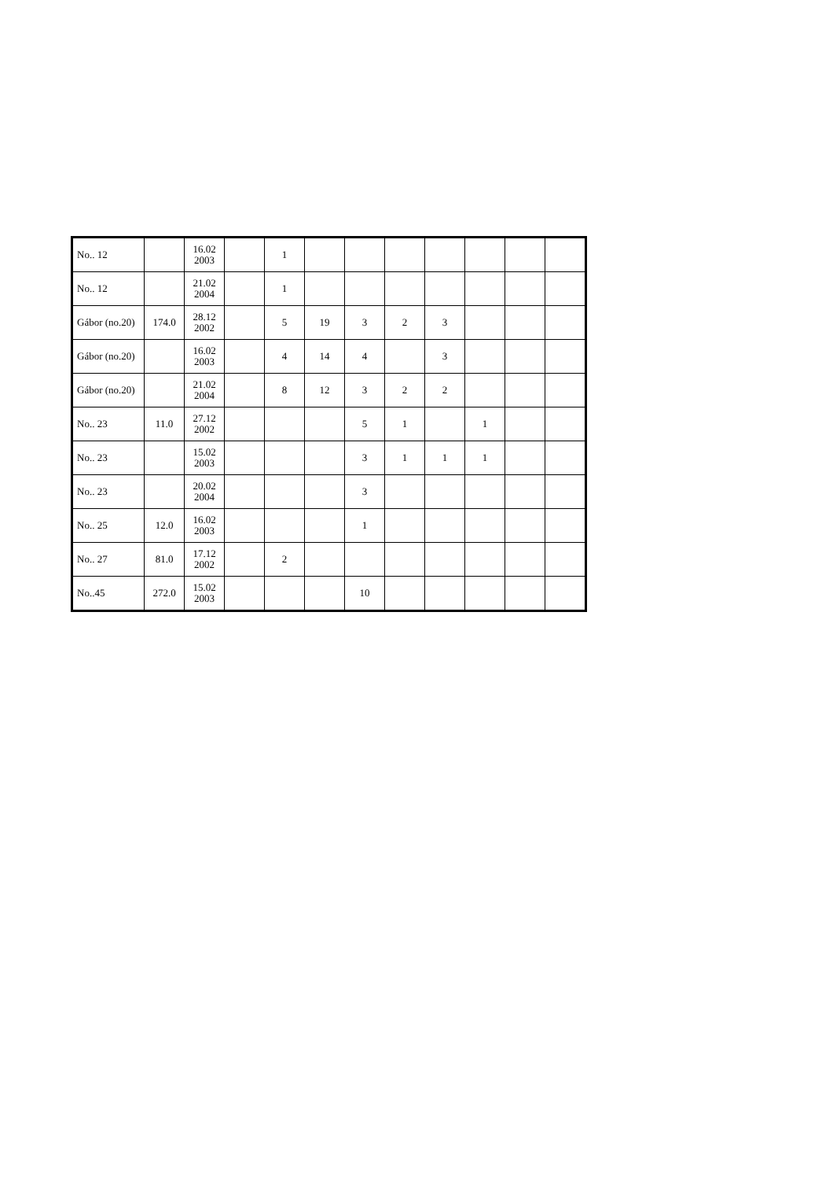| No.. 12 | | 16.02 2003 | | 1 | | | | | | | |
| No.. 12 | | 21.02 2004 | | 1 | | | | | | | |
| Gábor (no.20) | 174.0 | 28.12 2002 | | 5 | 19 | 3 | 2 | 3 | | | |
| Gábor (no.20) | | 16.02 2003 | | 4 | 14 | 4 | | 3 | | | |
| Gábor (no.20) | | 21.02 2004 | | 8 | 12 | 3 | 2 | 2 | | | |
| No.. 23 | 11.0 | 27.12 2002 | | | | 5 | 1 | | 1 | | |
| No.. 23 | | 15.02 2003 | | | | 3 | 1 | 1 | 1 | | |
| No.. 23 | | 20.02 2004 | | | | 3 | | | | | |
| No.. 25 | 12.0 | 16.02 2003 | | | | 1 | | | | | |
| No.. 27 | 81.0 | 17.12 2002 | | 2 | | | | | | | |
| No..45 | 272.0 | 15.02 2003 | | | | 10 | | | | | |